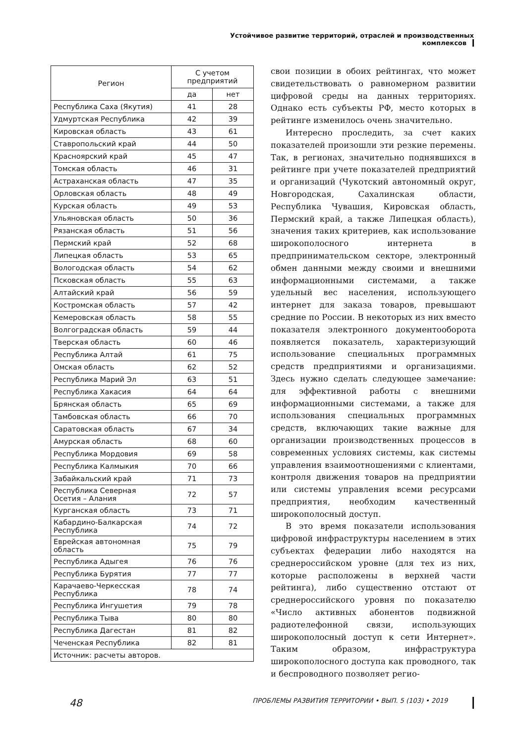Устойчивое развитие территорий, отраслей и производственных комплексов
| Регион | С учетом предприятий | |
| --- | --- | --- |
| | да | нет |
| Республика Саха (Якутия) | 41 | 28 |
| Удмуртская Республика | 42 | 39 |
| Кировская область | 43 | 61 |
| Ставропольский край | 44 | 50 |
| Красноярский край | 45 | 47 |
| Томская область | 46 | 31 |
| Астраханская область | 47 | 35 |
| Орловская область | 48 | 49 |
| Курская область | 49 | 53 |
| Ульяновская область | 50 | 36 |
| Рязанская область | 51 | 56 |
| Пермский край | 52 | 68 |
| Липецкая область | 53 | 65 |
| Вологодская область | 54 | 62 |
| Псковская область | 55 | 63 |
| Алтайский край | 56 | 59 |
| Костромская область | 57 | 42 |
| Кемеровская область | 58 | 55 |
| Волгоградская область | 59 | 44 |
| Тверская область | 60 | 46 |
| Республика Алтай | 61 | 75 |
| Омская область | 62 | 52 |
| Республика Марий Эл | 63 | 51 |
| Республика Хакасия | 64 | 64 |
| Брянская область | 65 | 69 |
| Тамбовская область | 66 | 70 |
| Саратовская область | 67 | 34 |
| Амурская область | 68 | 60 |
| Республика Мордовия | 69 | 58 |
| Республика Калмыкия | 70 | 66 |
| Забайкальский край | 71 | 73 |
| Республика Северная Осетия – Алания | 72 | 57 |
| Курганская область | 73 | 71 |
| Кабардино-Балкарская Республика | 74 | 72 |
| Еврейская автономная область | 75 | 79 |
| Республика Адыгея | 76 | 76 |
| Республика Бурятия | 77 | 77 |
| Карачаево-Черкесская Республика | 78 | 74 |
| Республика Ингушетия | 79 | 78 |
| Республика Тыва | 80 | 80 |
| Республика Дагестан | 81 | 82 |
| Чеченская Республика | 82 | 81 |
| Источник: расчеты авторов. | | |
свои позиции в обоих рейтингах, что может свидетельствовать о равномерном развитии цифровой среды на данных территориях. Однако есть субъекты РФ, место которых в рейтинге изменилось очень значительно.
Интересно проследить, за счет каких показателей произошли эти резкие перемены. Так, в регионах, значительно поднявшихся в рейтинге при учете показателей предприятий и организаций (Чукотский автономный округ, Новгородская, Сахалинская области, Республика Чувашия, Кировская область, Пермский край, а также Липецкая область), значения таких критериев, как использование широкополосного интернета в предпринимательском секторе, электронный обмен данными между своими и внешними информационными системами, а также удельный вес населения, использующего интернет для заказа товаров, превышают средние по России. В некоторых из них вместо показателя электронного документооборота появляется показатель, характеризующий использование специальных программных средств предприятиями и организациями. Здесь нужно сделать следующее замечание: для эффективной работы с внешними информационными системами, а также для использования специальных программных средств, включающих такие важные для организации производственных процессов в современных условиях системы, как системы управления взаимоотношениями с клиентами, контроля движения товаров на предприятии или системы управления всеми ресурсами предприятия, необходим качественный широкополосный доступ.
В это время показатели использования цифровой инфраструктуры населением в этих субъектах федерации либо находятся на среднероссийском уровне (для тех из них, которые расположены в верхней части рейтинга), либо существенно отстают от среднероссийского уровня по показателю «Число активных абонентов подвижной радиотелефонной связи, использующих широкополосный доступ к сети Интернет». Таким образом, инфраструктура широкополосного доступа как проводного, так и беспроводного позволяет регио-
48 ПРОБЛЕМЫ РАЗВИТИЯ ТЕРРИТОРИИ • ВЫП. 5 (103) • 2019